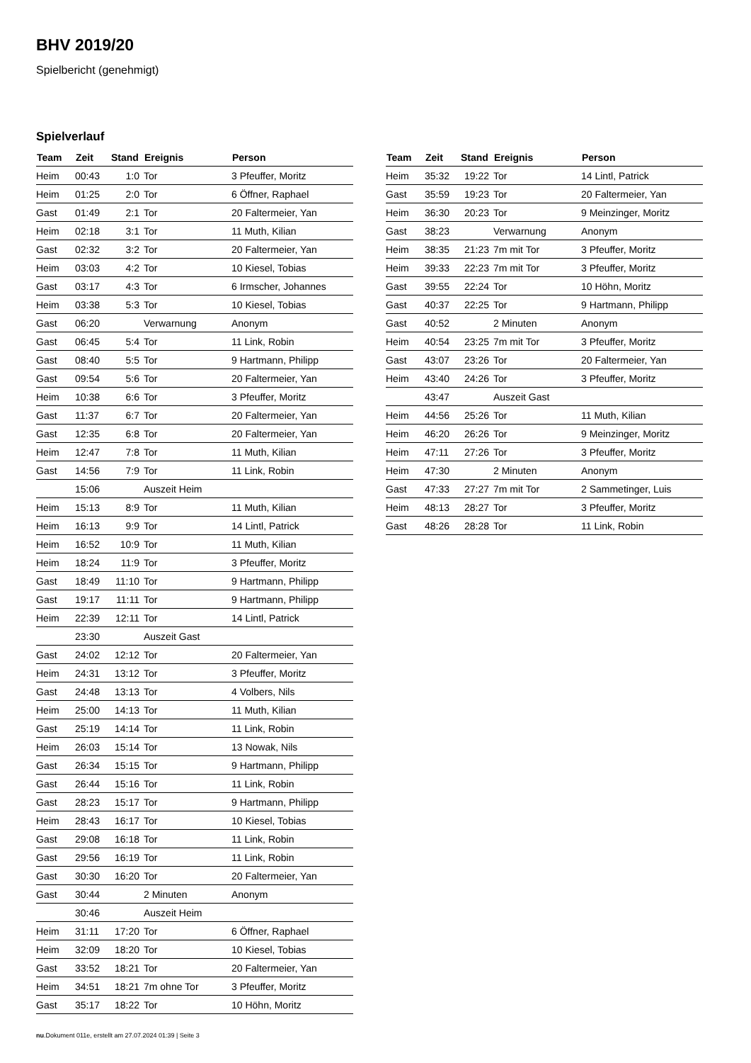BHV 2019/20
Spielbericht (genehmigt)
Spielverlauf
| Team | Zeit | Stand | Ereignis | Person |
| --- | --- | --- | --- | --- |
| Heim | 00:43 | 1:0 | Tor | 3 Pfeuffer, Moritz |
| Heim | 01:25 | 2:0 | Tor | 6 Öffner, Raphael |
| Gast | 01:49 | 2:1 | Tor | 20 Faltermeier, Yan |
| Heim | 02:18 | 3:1 | Tor | 11 Muth, Kilian |
| Gast | 02:32 | 3:2 | Tor | 20 Faltermeier, Yan |
| Heim | 03:03 | 4:2 | Tor | 10 Kiesel, Tobias |
| Gast | 03:17 | 4:3 | Tor | 6 Irmscher, Johannes |
| Heim | 03:38 | 5:3 | Tor | 10 Kiesel, Tobias |
| Gast | 06:20 | | Verwarnung | Anonym |
| Gast | 06:45 | 5:4 | Tor | 11 Link, Robin |
| Gast | 08:40 | 5:5 | Tor | 9 Hartmann, Philipp |
| Gast | 09:54 | 5:6 | Tor | 20 Faltermeier, Yan |
| Heim | 10:38 | 6:6 | Tor | 3 Pfeuffer, Moritz |
| Gast | 11:37 | 6:7 | Tor | 20 Faltermeier, Yan |
| Gast | 12:35 | 6:8 | Tor | 20 Faltermeier, Yan |
| Heim | 12:47 | 7:8 | Tor | 11 Muth, Kilian |
| Gast | 14:56 | 7:9 | Tor | 11 Link, Robin |
| | 15:06 | | Auszeit Heim | |
| Heim | 15:13 | 8:9 | Tor | 11 Muth, Kilian |
| Heim | 16:13 | 9:9 | Tor | 14 Lintl, Patrick |
| Heim | 16:52 | 10:9 | Tor | 11 Muth, Kilian |
| Heim | 18:24 | 11:9 | Tor | 3 Pfeuffer, Moritz |
| Gast | 18:49 | 11:10 | Tor | 9 Hartmann, Philipp |
| Gast | 19:17 | 11:11 | Tor | 9 Hartmann, Philipp |
| Heim | 22:39 | 12:11 | Tor | 14 Lintl, Patrick |
| | 23:30 | | Auszeit Gast | |
| Gast | 24:02 | 12:12 | Tor | 20 Faltermeier, Yan |
| Heim | 24:31 | 13:12 | Tor | 3 Pfeuffer, Moritz |
| Gast | 24:48 | 13:13 | Tor | 4 Volbers, Nils |
| Heim | 25:00 | 14:13 | Tor | 11 Muth, Kilian |
| Gast | 25:19 | 14:14 | Tor | 11 Link, Robin |
| Heim | 26:03 | 15:14 | Tor | 13 Nowak, Nils |
| Gast | 26:34 | 15:15 | Tor | 9 Hartmann, Philipp |
| Gast | 26:44 | 15:16 | Tor | 11 Link, Robin |
| Gast | 28:23 | 15:17 | Tor | 9 Hartmann, Philipp |
| Heim | 28:43 | 16:17 | Tor | 10 Kiesel, Tobias |
| Gast | 29:08 | 16:18 | Tor | 11 Link, Robin |
| Gast | 29:56 | 16:19 | Tor | 11 Link, Robin |
| Gast | 30:30 | 16:20 | Tor | 20 Faltermeier, Yan |
| Gast | 30:44 | | 2 Minuten | Anonym |
| | 30:46 | | Auszeit Heim | |
| Heim | 31:11 | 17:20 | Tor | 6 Öffner, Raphael |
| Heim | 32:09 | 18:20 | Tor | 10 Kiesel, Tobias |
| Gast | 33:52 | 18:21 | Tor | 20 Faltermeier, Yan |
| Heim | 34:51 | 18:21 | 7m ohne Tor | 3 Pfeuffer, Moritz |
| Gast | 35:17 | 18:22 | Tor | 10 Höhn, Moritz |
| Team | Zeit | Stand | Ereignis | Person |
| --- | --- | --- | --- | --- |
| Heim | 35:32 | 19:22 | Tor | 14 Lintl, Patrick |
| Gast | 35:59 | 19:23 | Tor | 20 Faltermeier, Yan |
| Heim | 36:30 | 20:23 | Tor | 9 Meinzinger, Moritz |
| Gast | 38:23 | | Verwarnung | Anonym |
| Heim | 38:35 | 21:23 | 7m mit Tor | 3 Pfeuffer, Moritz |
| Heim | 39:33 | 22:23 | 7m mit Tor | 3 Pfeuffer, Moritz |
| Gast | 39:55 | 22:24 | Tor | 10 Höhn, Moritz |
| Gast | 40:37 | 22:25 | Tor | 9 Hartmann, Philipp |
| Gast | 40:52 | | 2 Minuten | Anonym |
| Heim | 40:54 | 23:25 | 7m mit Tor | 3 Pfeuffer, Moritz |
| Gast | 43:07 | 23:26 | Tor | 20 Faltermeier, Yan |
| Heim | 43:40 | 24:26 | Tor | 3 Pfeuffer, Moritz |
| | 43:47 | | Auszeit Gast | |
| Heim | 44:56 | 25:26 | Tor | 11 Muth, Kilian |
| Heim | 46:20 | 26:26 | Tor | 9 Meinzinger, Moritz |
| Heim | 47:11 | 27:26 | Tor | 3 Pfeuffer, Moritz |
| Heim | 47:30 | | 2 Minuten | Anonym |
| Gast | 47:33 | 27:27 | 7m mit Tor | 2 Sammetinger, Luis |
| Heim | 48:13 | 28:27 | Tor | 3 Pfeuffer, Moritz |
| Gast | 48:26 | 28:28 | Tor | 11 Link, Robin |
nu.Dokument 011e, erstellt am 27.07.2024 01:39 | Seite 3